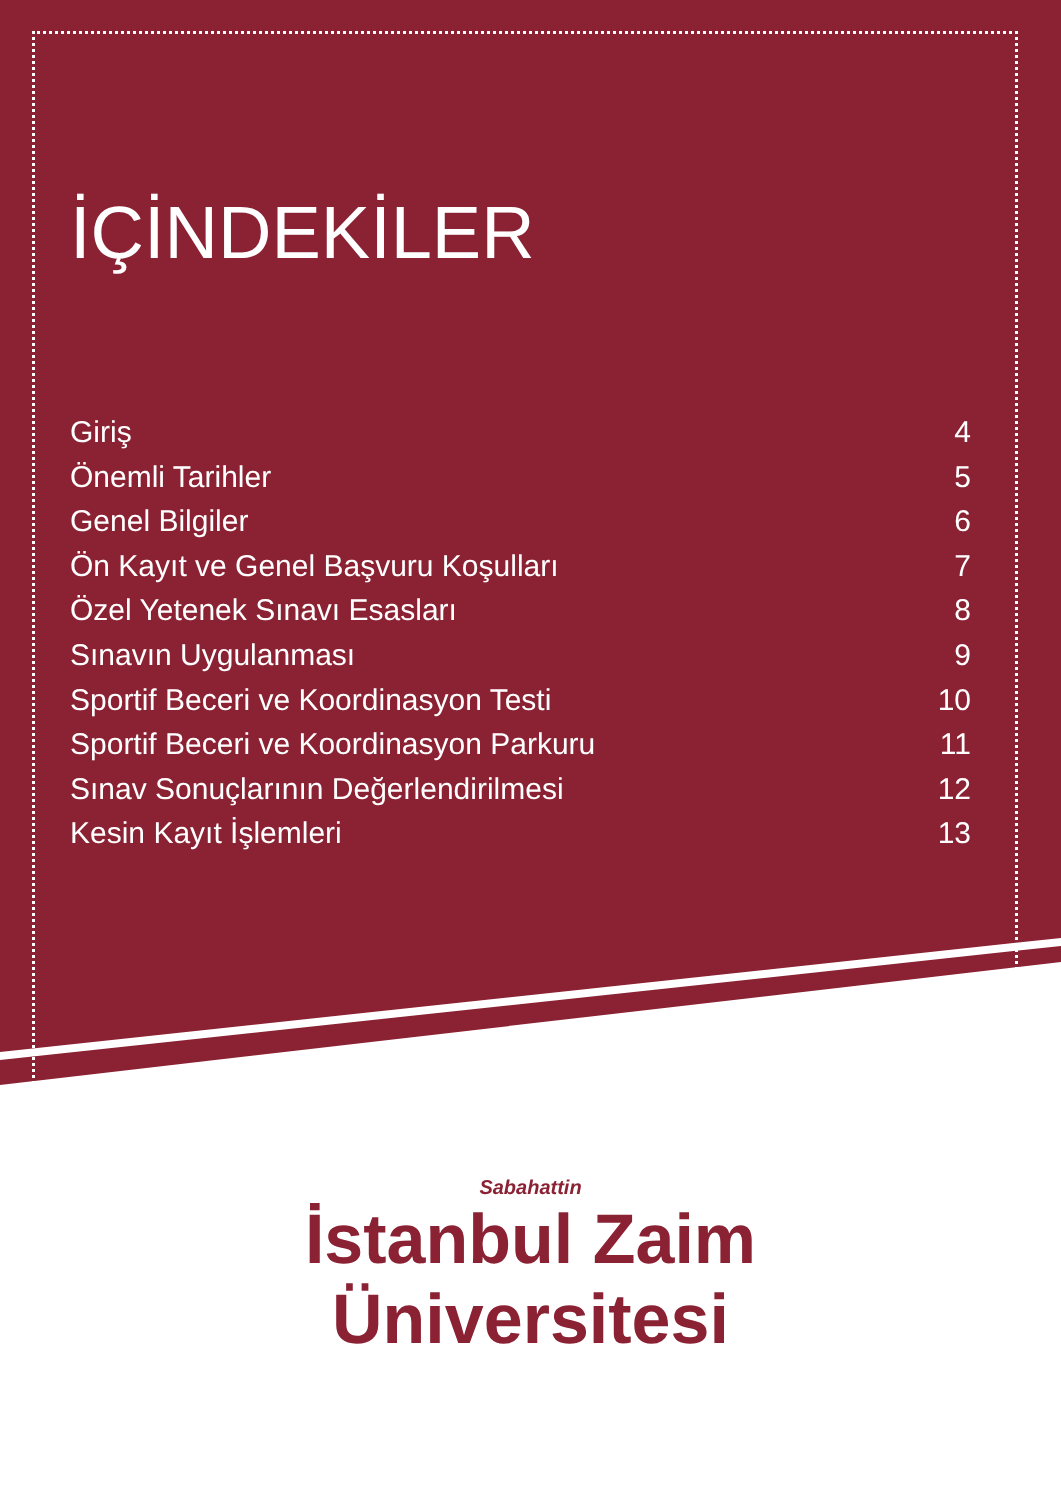İÇİNDEKİLER
Giriş 4
Önemli Tarihler 5
Genel Bilgiler 6
Ön Kayıt ve Genel Başvuru Koşulları 7
Özel Yetenek Sınavı Esasları 8
Sınavın Uygulanması 9
Sportif Beceri ve Koordinasyon Testi 10
Sportif Beceri ve Koordinasyon Parkuru 11
Sınav Sonuçlarının Değerlendirilmesi 12
Kesin Kayıt İşlemleri 13
Sabahattin
İstanbul Zaim
Üniversitesi